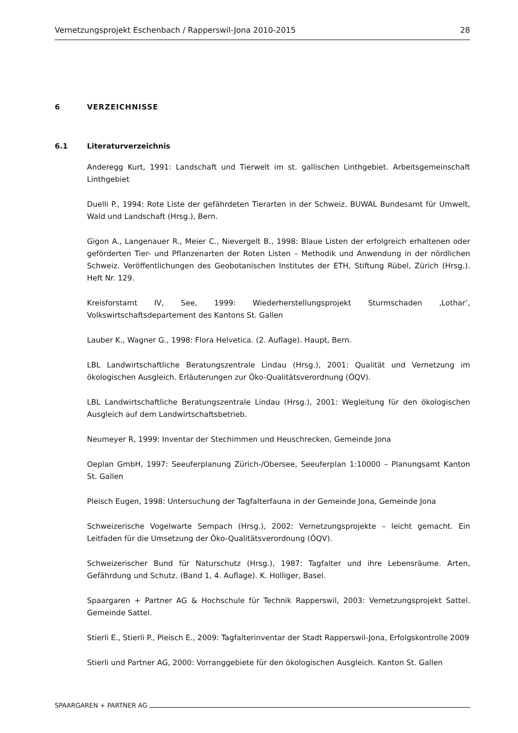Vernetzungsprojekt Eschenbach / Rapperswil-Jona 2010-2015 28
6 VERZEICHNISSE
6.1 Literaturverzeichnis
Anderegg Kurt, 1991: Landschaft und Tierwelt im st. gallischen Linthgebiet. Arbeitsgemeinschaft Linthgebiet
Duelli P., 1994: Rote Liste der gefährdeten Tierarten in der Schweiz. BUWAL Bundesamt für Umwelt, Wald und Landschaft (Hrsg.), Bern.
Gigon A., Langenauer R., Meier C., Nievergelt B., 1998: Blaue Listen der erfolgreich erhaltenen oder geförderten Tier- und Pflanzenarten der Roten Listen – Methodik und Anwendung in der nördlichen Schweiz. Veröffentlichungen des Geobotanischen Institutes der ETH, Stiftung Rübel, Zürich (Hrsg.). Heft Nr. 129.
Kreisforstamt IV, See, 1999: Wiederherstellungsprojekt Sturmschaden ‚Lothar’, Volkswirtschaftsdepartement des Kantons St. Gallen
Lauber K., Wagner G., 1998: Flora Helvetica. (2. Auflage). Haupt, Bern.
LBL Landwirtschaftliche Beratungszentrale Lindau (Hrsg.), 2001: Qualität und Vernetzung im ökologischen Ausgleich. Erläuterungen zur Öko-Qualitätsverordnung (ÖQV).
LBL Landwirtschaftliche Beratungszentrale Lindau (Hrsg.), 2001: Wegleitung für den ökologischen Ausgleich auf dem Landwirtschaftsbetrieb.
Neumeyer R, 1999: Inventar der Stechimmen und Heuschrecken, Gemeinde Jona
Oeplan GmbH, 1997: Seeuferplanung Zürich-/Obersee, Seeuferplan 1:10000 – Planungsamt Kanton St. Gallen
Pleisch Eugen, 1998: Untersuchung der Tagfalterfauna in der Gemeinde Jona, Gemeinde Jona
Schweizerische Vogelwarte Sempach (Hrsg.), 2002: Vernetzungsprojekte – leicht gemacht. Ein Leitfaden für die Umsetzung der Öko-Qualitätsverordnung (ÖQV).
Schweizerischer Bund für Naturschutz (Hrsg.), 1987: Tagfalter und ihre Lebensräume. Arten, Gefährdung und Schutz. (Band 1, 4. Auflage). K. Holliger, Basel.
Spaargaren + Partner AG & Hochschule für Technik Rapperswil, 2003: Vernetzungsprojekt Sattel. Gemeinde Sattel.
Stierli E., Stierli P., Pleisch E., 2009: Tagfalterinventar der Stadt Rapperswil-Jona, Erfolgskontrolle 2009
Stierli und Partner AG, 2000: Vorranggebiete für den ökologischen Ausgleich. Kanton St. Gallen
SPAARGAREN + PARTNER AG